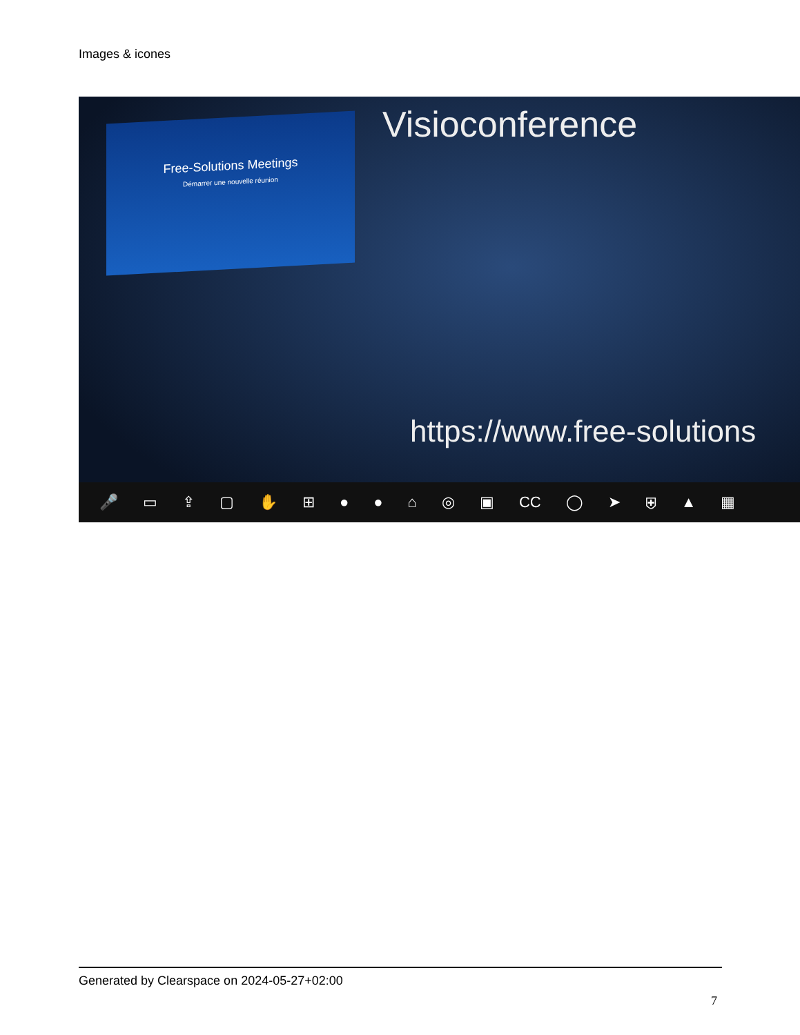Images & icones
Free-Solutions Meetings
Démarrer une nouvelle réunion
Visioconference
https://www.free-solutions
🎤 ▭ ⇪ ▢ ✋ ⊞ ● ● ⌂ ◎ ▣ CC ◯ ➤ ⛨ ▲ ▦
Generated by Clearspace on 2024-05-27+02:00
7